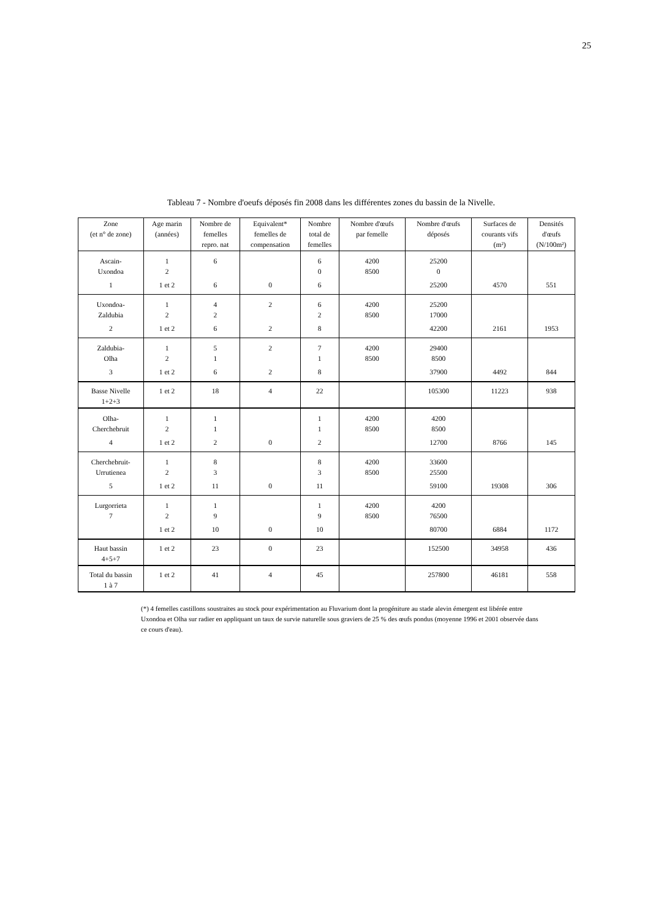25
Tableau 7 - Nombre d'oeufs déposés fin 2008 dans les différentes zones du bassin de la Nivelle.
| Zone (et n° de zone) | Age marin (années) | Nombre de femelles repro. nat | Equivalent* femelles de compensation | Nombre total de femelles | Nombre d'œufs par femelle | Nombre d'œufs déposés | Surfaces de courants vifs (m²) | Densités d'œufs (N/100m²) |
| --- | --- | --- | --- | --- | --- | --- | --- | --- |
| Ascain- Uxondoa | 1 2 | 6 | | 6 0 | 4200 8500 | 25200 0 | | |
| 1 | 1 et 2 | 6 | 0 | 6 | | 25200 | 4570 | 551 |
| Uxondoa- Zaldubia | 1 2 | 4 2 | 2 | 6 2 | 4200 8500 | 25200 17000 | | |
| 2 | 1 et 2 | 6 | 2 | 8 | | 42200 | 2161 | 1953 |
| Zaldubia- Olha | 1 2 | 5 1 | 2 | 7 1 | 4200 8500 | 29400 8500 | | |
| 3 | 1 et 2 | 6 | 2 | 8 | | 37900 | 4492 | 844 |
| Basse Nivelle 1+2+3 | 1 et 2 | 18 | 4 | 22 | | 105300 | 11223 | 938 |
| Olha- Cherchebruit | 1 2 | 1 1 | | 1 1 | 4200 8500 | 4200 8500 | | |
| 4 | 1 et 2 | 2 | 0 | 2 | | 12700 | 8766 | 145 |
| Cherchebruit- Urrutienea | 1 2 | 8 3 | | 8 3 | 4200 8500 | 33600 25500 | | |
| 5 | 1 et 2 | 11 | 0 | 11 | | 59100 | 19308 | 306 |
| Lurgorrieta 7 | 1 2 | 1 9 | | 1 9 | 4200 8500 | 4200 76500 | | |
| | 1 et 2 | 10 | 0 | 10 | | 80700 | 6884 | 1172 |
| Haut bassin 4+5+7 | 1 et 2 | 23 | 0 | 23 | | 152500 | 34958 | 436 |
| Total du bassin 1 à 7 | 1 et 2 | 41 | 4 | 45 | | 257800 | 46181 | 558 |
(*) 4 femelles castillons soustraites au stock pour expérimentation au Fluvarium dont la progéniture au stade alevin émergent est libérée entre Uxondoa et Olha sur radier en appliquant un taux de survie naturelle sous graviers de 25 % des œufs pondus (moyenne 1996 et 2001 observée dans ce cours d'eau).